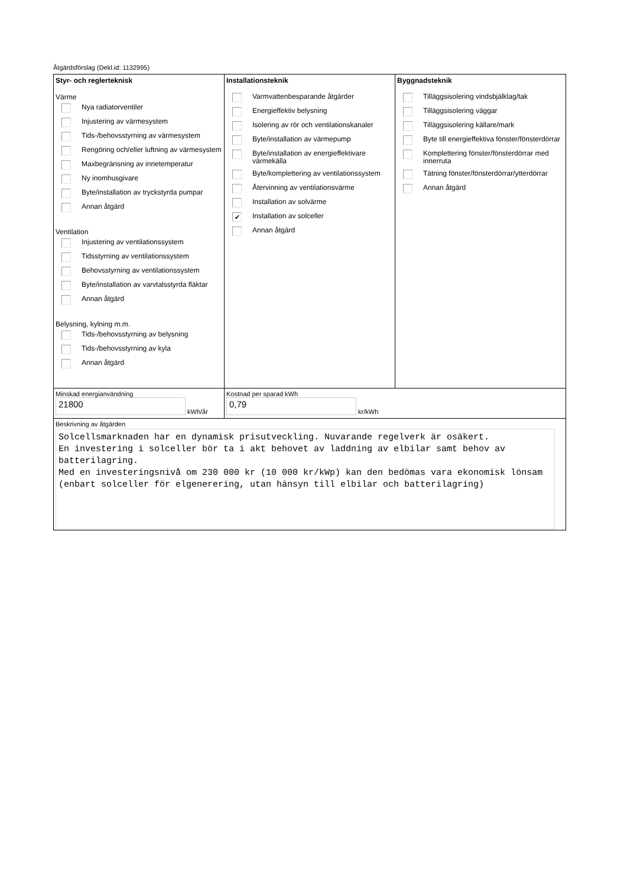Åtgärdsförslag (Dekl.id: 1132995)
Styr- och reglerteknisk
Värme
Nya radiatorventiler
Injustering av värmesystem
Tids-/behovsstyrning av värmesystem
Rengöring och/eller luftning av värmesystem
Maxbegränsning av innetemperatur
Ny inomhusgivare
Byte/installation av tryckstyrda pumpar
Annan åtgärd
Ventilation
Injustering av ventilationssystem
Tidsstyrning av ventilationssystem
Behovsstyrning av ventilationssystem
Byte/installation av varvtalsstyrda fläktar
Annan åtgärd
Belysning, kylning m.m.
Tids-/behovsstyrning av belysning
Tids-/behovsstyrning av kyla
Annan åtgärd
Installationsteknik
Varmvattenbesparande åtgärder
Energieffektiv belysning
Isolering av rör och ventilationskanaler
Byte/installation av värmepump
Byte/installation av energieffektivare värmekälla
Byte/komplettering av ventilationssystem
Återvinning av ventilationsvärme
Installation av solvärme
✔ Installation av solceller
Annan åtgärd
Byggnadsteknik
Tilläggsisolering vindsbjälklag/tak
Tilläggsisolering väggar
Tilläggsisolering källare/mark
Byte till energieffektiva fönster/fönsterdörrar
Komplettering fönster/fönsterdörrar med innerruta
Tätning fönster/fönsterdörrar/ytterdörrar
Annan åtgärd
Minskad energianvändning
21800 kWh/år
Kostnad per sparad kWh
0,79 kr/kWh
Beskrivning av åtgärden
Solcellsmarknaden har en dynamisk prisutveckling. Nuvarande regelverk är osäkert.
En investering i solceller bör ta i akt behovet av laddning av elbilar samt behov av batterilagring.
Med en investeringsnivå om 230 000 kr (10 000 kr/kWp) kan den bedömas vara ekonomisk lönsam (enbart solceller för elgenerering, utan hänsyn till elbilar och batterilagring)